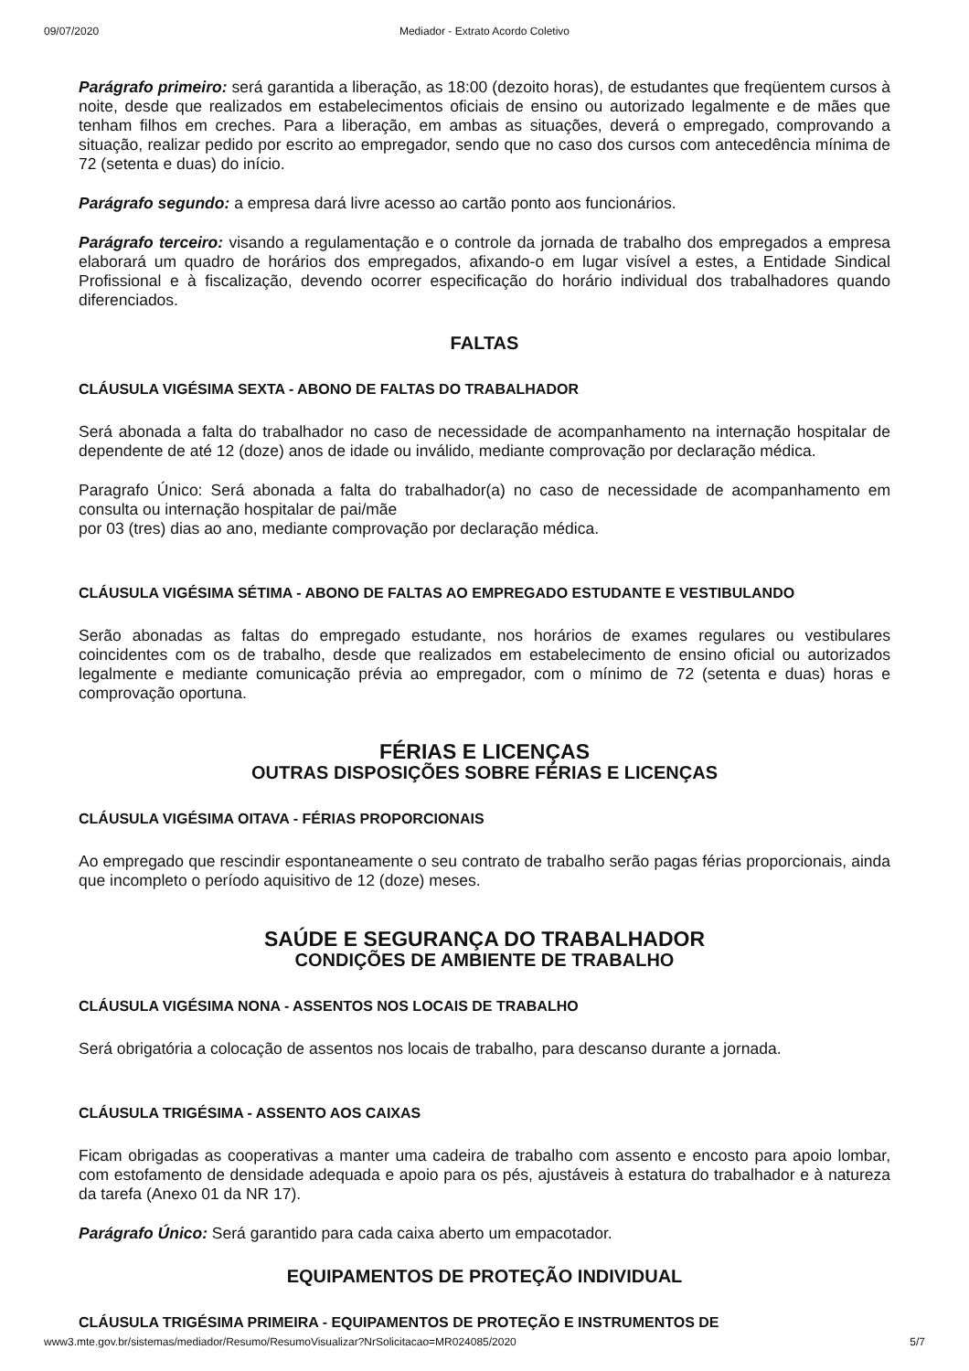09/07/2020 Mediador - Extrato Acordo Coletivo
Parágrafo primeiro: será garantida a liberação, as 18:00 (dezoito horas), de estudantes que freqüentem cursos à noite, desde que realizados em estabelecimentos oficiais de ensino ou autorizado legalmente e de mães que tenham filhos em creches. Para a liberação, em ambas as situações, deverá o empregado, comprovando a situação, realizar pedido por escrito ao empregador, sendo que no caso dos cursos com antecedência mínima de 72 (setenta e duas) do início.
Parágrafo segundo: a empresa dará livre acesso ao cartão ponto aos funcionários.
Parágrafo terceiro: visando a regulamentação e o controle da jornada de trabalho dos empregados a empresa elaborará um quadro de horários dos empregados, afixando-o em lugar visível a estes, a Entidade Sindical Profissional e à fiscalização, devendo ocorrer especificação do horário individual dos trabalhadores quando diferenciados.
FALTAS
CLÁUSULA VIGÉSIMA SEXTA - ABONO DE FALTAS DO TRABALHADOR
Será abonada a falta do trabalhador no caso de necessidade de acompanhamento na internação hospitalar de dependente de até 12 (doze) anos de idade ou inválido, mediante comprovação por declaração médica.
Paragrafo Único: Será abonada a falta do trabalhador(a) no caso de necessidade de acompanhamento em consulta ou internação hospitalar de pai/mãe
por 03 (tres) dias ao ano, mediante comprovação por declaração médica.
CLÁUSULA VIGÉSIMA SÉTIMA - ABONO DE FALTAS AO EMPREGADO ESTUDANTE E VESTIBULANDO
Serão abonadas as faltas do empregado estudante, nos horários de exames regulares ou vestibulares coincidentes com os de trabalho, desde que realizados em estabelecimento de ensino oficial ou autorizados legalmente e mediante comunicação prévia ao empregador, com o mínimo de 72 (setenta e duas) horas e comprovação oportuna.
FÉRIAS E LICENÇAS
OUTRAS DISPOSIÇÕES SOBRE FÉRIAS E LICENÇAS
CLÁUSULA VIGÉSIMA OITAVA - FÉRIAS PROPORCIONAIS
Ao empregado que rescindir espontaneamente o seu contrato de trabalho serão pagas férias proporcionais, ainda que incompleto o período aquisitivo de 12 (doze) meses.
SAÚDE E SEGURANÇA DO TRABALHADOR
CONDIÇÕES DE AMBIENTE DE TRABALHO
CLÁUSULA VIGÉSIMA NONA - ASSENTOS NOS LOCAIS DE TRABALHO
Será obrigatória a colocação de assentos nos locais de trabalho, para descanso durante a jornada.
CLÁUSULA TRIGÉSIMA - ASSENTO AOS CAIXAS
Ficam obrigadas as cooperativas a manter uma cadeira de trabalho com assento e encosto para apoio lombar, com estofamento de densidade adequada e apoio para os pés, ajustáveis à estatura do trabalhador e à natureza da tarefa (Anexo 01 da NR 17).
Parágrafo Único: Será garantido para cada caixa aberto um empacotador.
EQUIPAMENTOS DE PROTEÇÃO INDIVIDUAL
CLÁUSULA TRIGÉSIMA PRIMEIRA - EQUIPAMENTOS DE PROTEÇÃO E INSTRUMENTOS DE
www3.mte.gov.br/sistemas/mediador/Resumo/ResumoVisualizar?NrSolicitacao=MR024085/2020 5/7